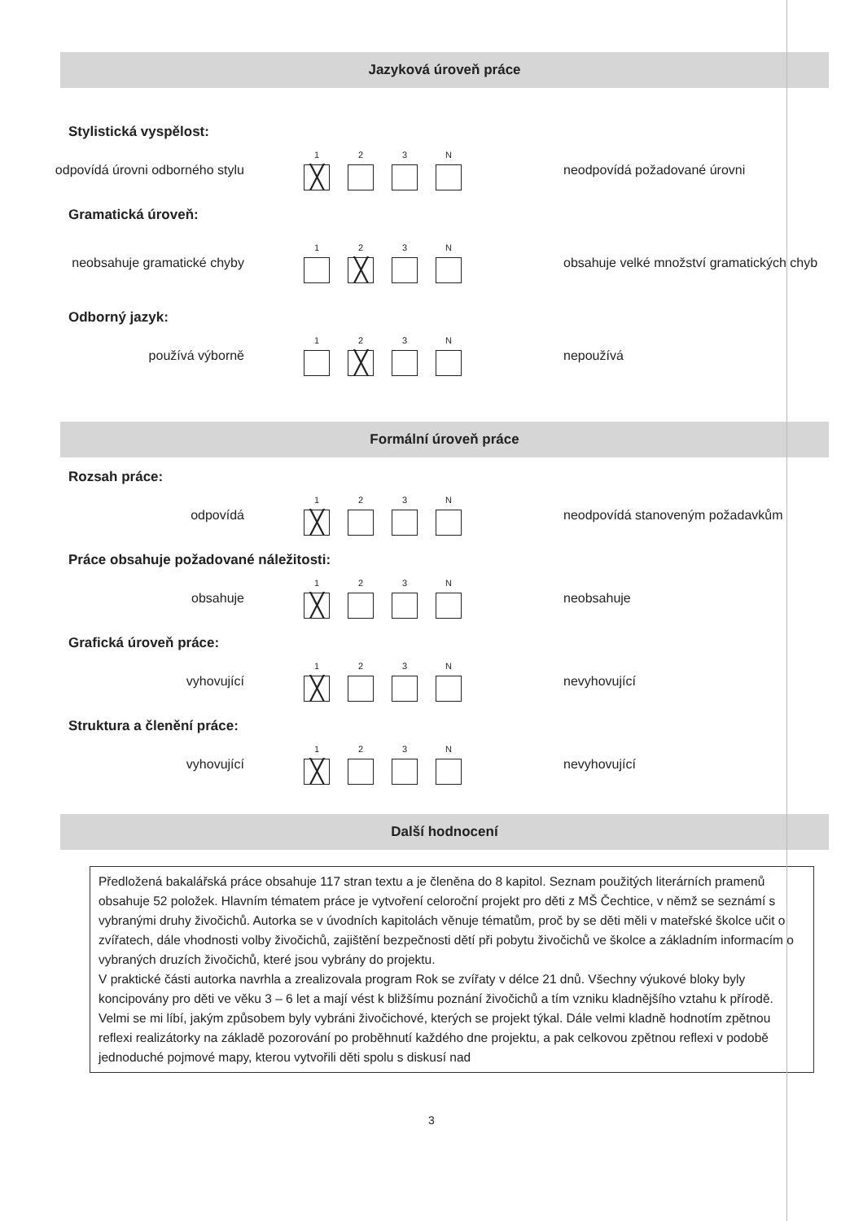Jazyková úroveň práce
Stylistická vyspělost:
odpovídá úrovni odborného stylu
1
╳
2 3 N
neodpovídá požadované úrovni
Gramatická úroveň:
neobsahuje gramatické chyby
1 2
╳
3 N
obsahuje velké množství gramatických chyb
Odborný jazyk:
používá výborně
1 2
╳
3 N
nepoužívá
Formální úroveň práce
Rozsah práce:
odpovídá
1
╳
2 3 N
neodpovídá stanoveným požadavkům
Práce obsahuje požadované náležitosti:
obsahuje
1
╳
2 3 N
neobsahuje
Grafická úroveň práce:
vyhovující
1
╳
2 3 N
nevyhovující
Struktura a členění práce:
vyhovující
1
╳
2 3 N
nevyhovující
Další hodnocení
Předložená bakalářská práce obsahuje 117 stran textu a je členěna do 8 kapitol. Seznam použitých literárních pramenů obsahuje 52 položek. Hlavním tématem práce je vytvoření celoroční projekt pro děti z MŠ Čechtice, v němž se seznámí s vybranými druhy živočichů. Autorka se v úvodních kapitolách věnuje tématům, proč by se děti měli v mateřské školce učit o zvířatech, dále vhodnosti volby živočichů, zajištění bezpečnosti dětí při pobytu živočichů ve školce a základním informacím o vybraných druzích živočichů, které jsou vybrány do projektu.
V praktické části autorka navrhla a zrealizovala program Rok se zvířaty v délce 21 dnů. Všechny výukové bloky byly koncipovány pro děti ve věku 3 – 6 let a mají vést k bližšímu poznání živočichů a tím vzniku kladnějšího vztahu k přírodě.
Velmi se mi líbí, jakým způsobem byly vybráni živočichové, kterých se projekt týkal. Dále velmi kladně hodnotím zpětnou reflexi realizátorky na základě pozorování po proběhnutí každého dne projektu, a pak celkovou zpětnou reflexi v podobě jednoduché pojmové mapy, kterou vytvořili děti spolu s diskusí nad
3